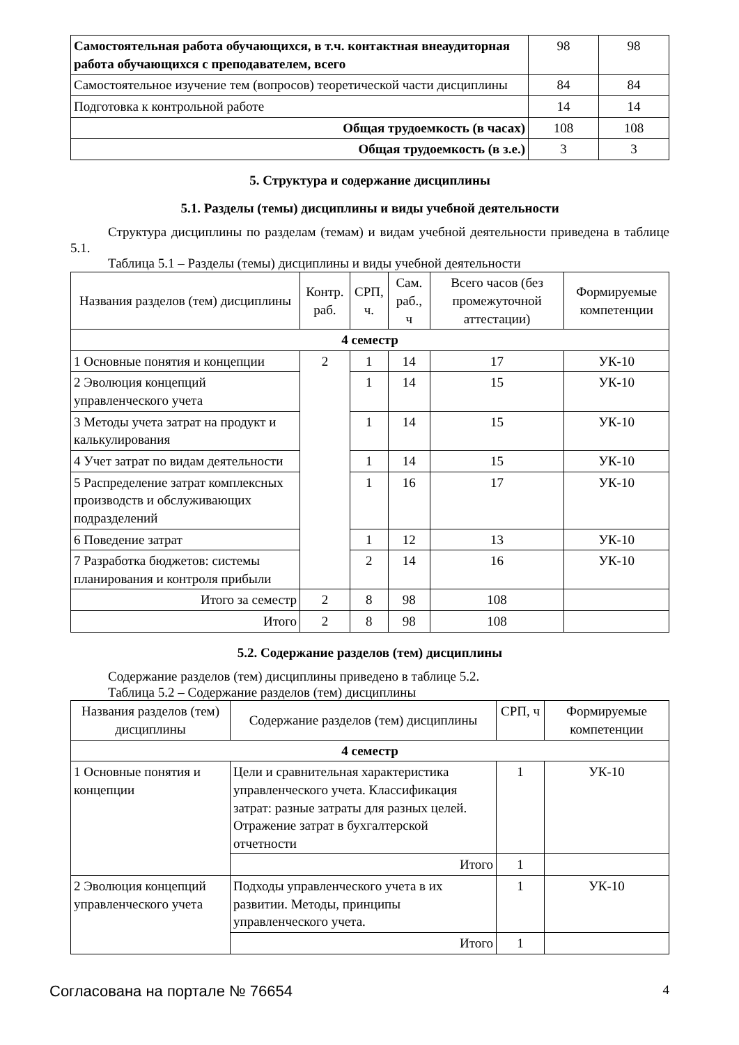| Самостоятельная работа обучающихся, в т.ч. контактная внеаудиторная работа обучающихся с преподавателем, всего | 98 | 98 |
| Самостоятельное изучение тем (вопросов) теоретической части дисциплины | 84 | 84 |
| Подготовка к контрольной работе | 14 | 14 |
| Общая трудоемкость (в часах) | 108 | 108 |
| Общая трудоемкость (в з.е.) | 3 | 3 |
5. Структура и содержание дисциплины
5.1. Разделы (темы) дисциплины и виды учебной деятельности
Структура дисциплины по разделам (темам) и видам учебной деятельности приведена в таблице 5.1.
Таблица 5.1 – Разделы (темы) дисциплины и виды учебной деятельности
| Названия разделов (тем) дисциплины | Контр. раб. | СРП, ч. | Сам. раб., ч | Всего часов (без промежуточной аттестации) | Формируемые компетенции |
| --- | --- | --- | --- | --- | --- |
| 4 семестр | | | | | |
| 1 Основные понятия и концепции | 2 | 1 | 14 | 17 | УК-10 |
| 2 Эволюция концепций управленческого учета | | 1 | 14 | 15 | УК-10 |
| 3 Методы учета затрат на продукт и калькулирования | | 1 | 14 | 15 | УК-10 |
| 4 Учет затрат по видам деятельности | | 1 | 14 | 15 | УК-10 |
| 5 Распределение затрат комплексных производств и обслуживающих подразделений | | 1 | 16 | 17 | УК-10 |
| 6 Поведение затрат | | 1 | 12 | 13 | УК-10 |
| 7 Разработка бюджетов: системы планирования и контроля прибыли | | 2 | 14 | 16 | УК-10 |
| Итого за семестр | 2 | 8 | 98 | 108 | |
| Итого | 2 | 8 | 98 | 108 | |
5.2. Содержание разделов (тем) дисциплины
Содержание разделов (тем) дисциплины приведено в таблице 5.2.
Таблица 5.2 – Содержание разделов (тем) дисциплины
| Названия разделов (тем) дисциплины | Содержание разделов (тем) дисциплины | СРП, ч | Формируемые компетенции |
| --- | --- | --- | --- |
| 4 семестр | | | |
| 1 Основные понятия и концепции | Цели и сравнительная характеристика управленческого учета. Классификация затрат: разные затраты для разных целей. Отражение затрат в бухгалтерской отчетности | 1 | УК-10 |
| | Итого | 1 | |
| 2 Эволюция концепций управленческого учета | Подходы управленческого учета в их развитии. Методы, принципы управленческого учета. | 1 | УК-10 |
| | Итого | 1 | |
Согласована на портале № 76654 4